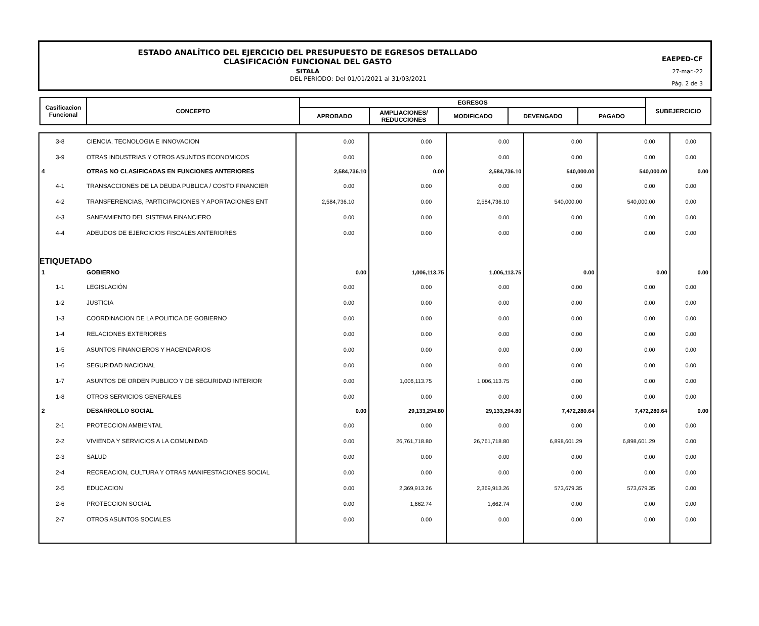ESTADO ANALÍTICO DEL EJERCICIO DEL PRESUPUESTO DE EGRESOS DETALLADO
CLASIFICACIÓN FUNCIONAL DEL GASTO
SITALÁ
DEL PERIODO: Del 01/01/2021 al 31/03/2021
EAEPED-CF
27-mar.-22
Pág. 2 de 3
| Casificacion Funcional | CONCEPTO | EGRESOS | | | | | SUBEJERCICIO |
| --- | --- | --- | --- | --- | --- | --- | --- |
| | | APROBADO | AMPLIACIONES/ REDUCCIONES | MODIFICADO | DEVENGADO | PAGADO | |
| 3-8 | CIENCIA, TECNOLOGIA E INNOVACION | 0.00 | 0.00 | 0.00 | 0.00 | 0.00 | 0.00 |
| 3-9 | OTRAS INDUSTRIAS Y OTROS ASUNTOS ECONOMICOS | 0.00 | 0.00 | 0.00 | 0.00 | 0.00 | 0.00 |
| 4 | OTRAS NO CLASIFICADAS EN FUNCIONES ANTERIORES | 2,584,736.10 | 0.00 | 2,584,736.10 | 540,000.00 | 540,000.00 | 0.00 |
| 4-1 | TRANSACCIONES DE LA DEUDA PUBLICA / COSTO FINANCIER | 0.00 | 0.00 | 0.00 | 0.00 | 0.00 | 0.00 |
| 4-2 | TRANSFERENCIAS, PARTICIPACIONES Y APORTACIONES ENT | 2,584,736.10 | 0.00 | 2,584,736.10 | 540,000.00 | 540,000.00 | 0.00 |
| 4-3 | SANEAMIENTO DEL SISTEMA FINANCIERO | 0.00 | 0.00 | 0.00 | 0.00 | 0.00 | 0.00 |
| 4-4 | ADEUDOS DE EJERCICIOS FISCALES ANTERIORES | 0.00 | 0.00 | 0.00 | 0.00 | 0.00 | 0.00 |
| ETIQUETADO | | | | | | | |
| 1 | GOBIERNO | 0.00 | 1,006,113.75 | 1,006,113.75 | 0.00 | 0.00 | 0.00 |
| 1-1 | LEGISLACIÓN | 0.00 | 0.00 | 0.00 | 0.00 | 0.00 | 0.00 |
| 1-2 | JUSTICIA | 0.00 | 0.00 | 0.00 | 0.00 | 0.00 | 0.00 |
| 1-3 | COORDINACION DE LA POLITICA DE GOBIERNO | 0.00 | 0.00 | 0.00 | 0.00 | 0.00 | 0.00 |
| 1-4 | RELACIONES EXTERIORES | 0.00 | 0.00 | 0.00 | 0.00 | 0.00 | 0.00 |
| 1-5 | ASUNTOS FINANCIEROS Y HACENDARIOS | 0.00 | 0.00 | 0.00 | 0.00 | 0.00 | 0.00 |
| 1-6 | SEGURIDAD NACIONAL | 0.00 | 0.00 | 0.00 | 0.00 | 0.00 | 0.00 |
| 1-7 | ASUNTOS DE ORDEN PUBLICO Y DE SEGURIDAD INTERIOR | 0.00 | 1,006,113.75 | 1,006,113.75 | 0.00 | 0.00 | 0.00 |
| 1-8 | OTROS SERVICIOS GENERALES | 0.00 | 0.00 | 0.00 | 0.00 | 0.00 | 0.00 |
| 2 | DESARROLLO SOCIAL | 0.00 | 29,133,294.80 | 29,133,294.80 | 7,472,280.64 | 7,472,280.64 | 0.00 |
| 2-1 | PROTECCION AMBIENTAL | 0.00 | 0.00 | 0.00 | 0.00 | 0.00 | 0.00 |
| 2-2 | VIVIENDA Y SERVICIOS A LA COMUNIDAD | 0.00 | 26,761,718.80 | 26,761,718.80 | 6,898,601.29 | 6,898,601.29 | 0.00 |
| 2-3 | SALUD | 0.00 | 0.00 | 0.00 | 0.00 | 0.00 | 0.00 |
| 2-4 | RECREACION, CULTURA Y OTRAS MANIFESTACIONES SOCIAL | 0.00 | 0.00 | 0.00 | 0.00 | 0.00 | 0.00 |
| 2-5 | EDUCACION | 0.00 | 2,369,913.26 | 2,369,913.26 | 573,679.35 | 573,679.35 | 0.00 |
| 2-6 | PROTECCION SOCIAL | 0.00 | 1,662.74 | 1,662.74 | 0.00 | 0.00 | 0.00 |
| 2-7 | OTROS ASUNTOS SOCIALES | 0.00 | 0.00 | 0.00 | 0.00 | 0.00 | 0.00 |